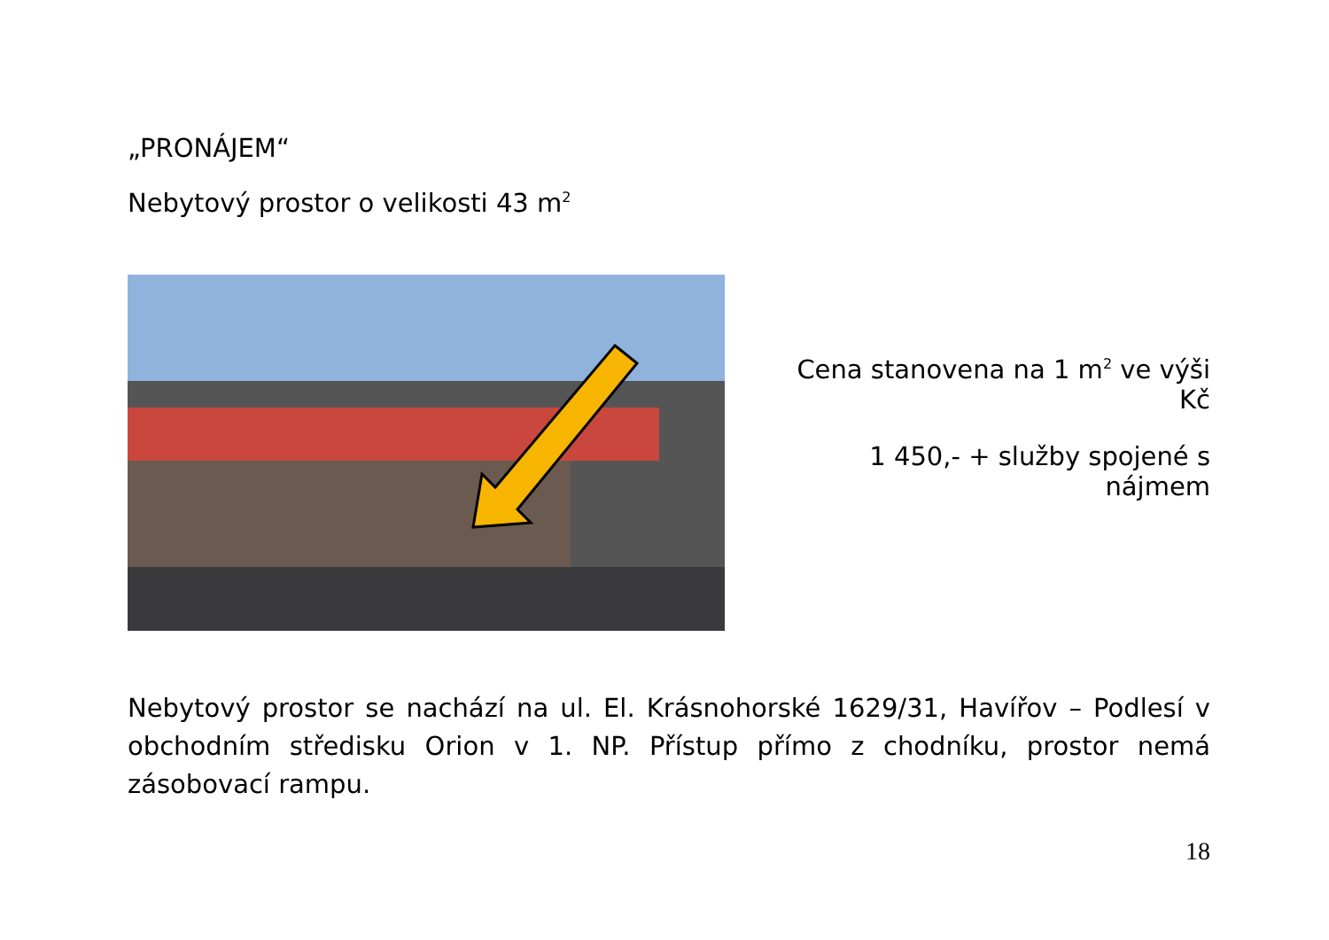„PRONÁJEM“
Nebytový prostor o velikosti 43 m<sup>2</sup>
Cena stanovena na 1 m<sup>2</sup> ve výši Kč
1 450,- + služby spojené s nájmem
Nebytový prostor se nachází na ul. El. Krásnohorské 1629/31, Havířov – Podlesí v obchodním středisku Orion v 1. NP. Přístup přímo z chodníku, prostor nemá zásobovací rampu.
18